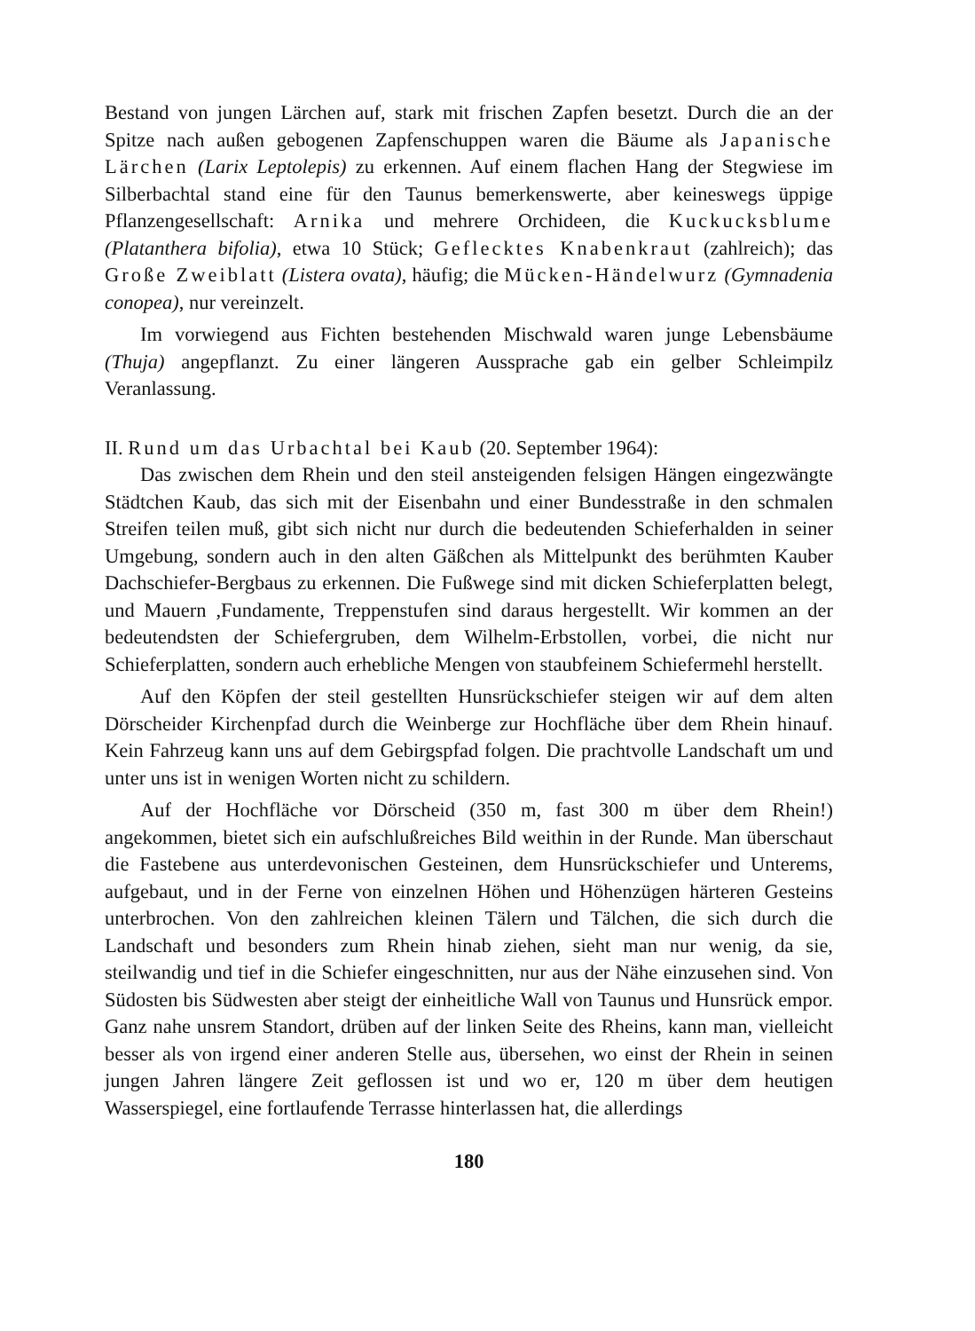Bestand von jungen Lärchen auf, stark mit frischen Zapfen besetzt. Durch die an der Spitze nach außen gebogenen Zapfenschuppen waren die Bäume als Japanische Lärchen (Larix Leptolepis) zu erkennen. Auf einem flachen Hang der Stegwiese im Silberbachtal stand eine für den Taunus bemerkenswerte, aber keineswegs üppige Pflanzengesellschaft: Arnika und mehrere Orchideen, die Kuckucksblume (Platanthera bifolia), etwa 10 Stück; Geflecktes Knabenkraut (zahlreich); das Große Zweiblatt (Listera ovata), häufig; die Mücken-Händelwurz (Gymnadenia conopea), nur vereinzelt.
Im vorwiegend aus Fichten bestehenden Mischwald waren junge Lebensbäume (Thuja) angepflanzt. Zu einer längeren Aussprache gab ein gelber Schleimpilz Veranlassung.
II. Rund um das Urbachtal bei Kaub (20. September 1964):
Das zwischen dem Rhein und den steil ansteigenden felsigen Hängen eingezwängte Städtchen Kaub, das sich mit der Eisenbahn und einer Bundesstraße in den schmalen Streifen teilen muß, gibt sich nicht nur durch die bedeutenden Schieferhalden in seiner Umgebung, sondern auch in den alten Gäßchen als Mittelpunkt des berühmten Kauber Dachschiefer-Bergbaus zu erkennen. Die Fußwege sind mit dicken Schieferplatten belegt, und Mauern ,Fundamente, Treppenstufen sind daraus hergestellt. Wir kommen an der bedeutendsten der Schiefergruben, dem Wilhelm-Erbstollen, vorbei, die nicht nur Schieferplatten, sondern auch erhebliche Mengen von staubfeinem Schiefermehl herstellt.
Auf den Köpfen der steil gestellten Hunsrückschiefer steigen wir auf dem alten Dörscheider Kirchenpfad durch die Weinberge zur Hochfläche über dem Rhein hinauf. Kein Fahrzeug kann uns auf dem Gebirgspfad folgen. Die prachtvolle Landschaft um und unter uns ist in wenigen Worten nicht zu schildern.
Auf der Hochfläche vor Dörscheid (350 m, fast 300 m über dem Rhein!) angekommen, bietet sich ein aufschlußreiches Bild weithin in der Runde. Man überschaut die Fastebene aus unterdevonischen Gesteinen, dem Hunsrückschiefer und Unterems, aufgebaut, und in der Ferne von einzelnen Höhen und Höhenzügen härteren Gesteins unterbrochen. Von den zahlreichen kleinen Tälern und Tälchen, die sich durch die Landschaft und besonders zum Rhein hinab ziehen, sieht man nur wenig, da sie, steilwandig und tief in die Schiefer eingeschnitten, nur aus der Nähe einzusehen sind. Von Südosten bis Südwesten aber steigt der einheitliche Wall von Taunus und Hunsrück empor. Ganz nahe unsrem Standort, drüben auf der linken Seite des Rheins, kann man, vielleicht besser als von irgend einer anderen Stelle aus, übersehen, wo einst der Rhein in seinen jungen Jahren längere Zeit geflossen ist und wo er, 120 m über dem heutigen Wasserspiegel, eine fortlaufende Terrasse hinterlassen hat, die allerdings
180